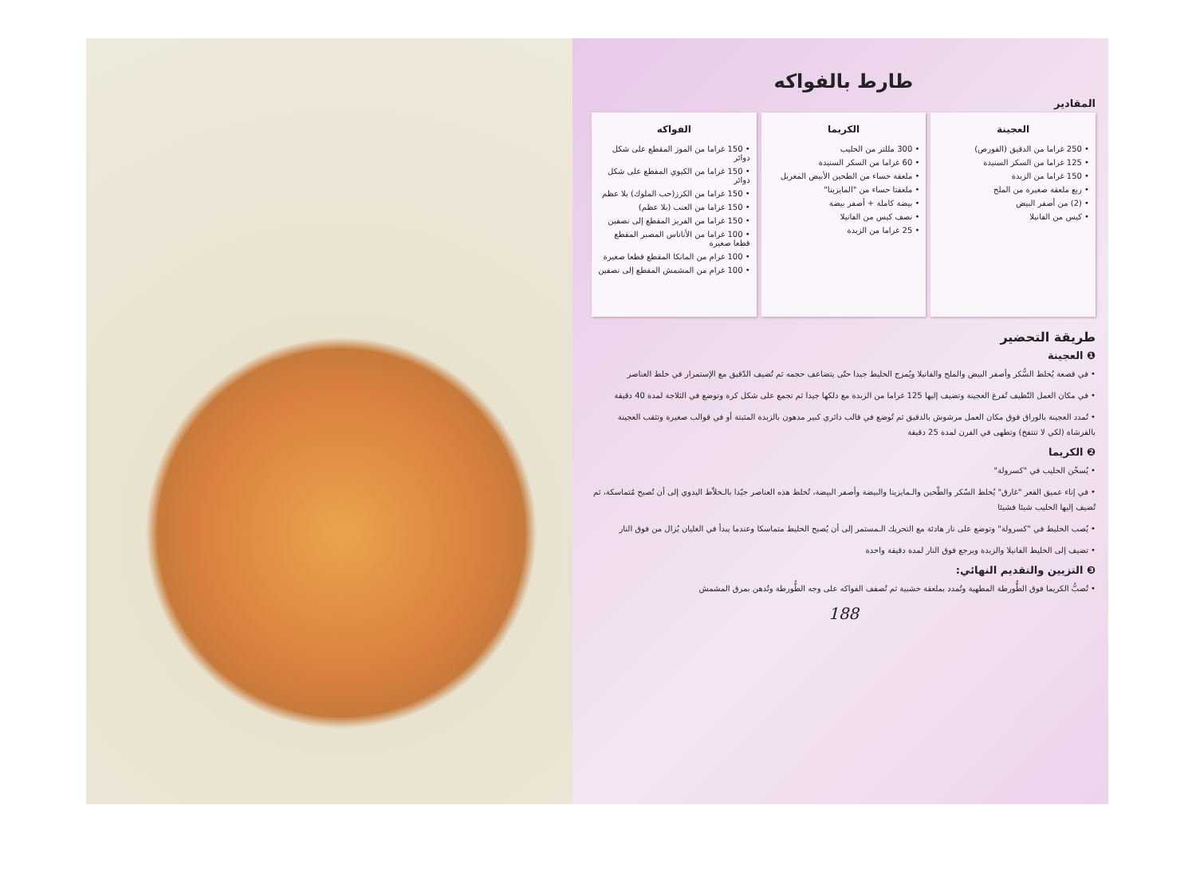طارط بالفواكه
المقادير
العجينة
• 250 غراما من الدقيق (الفورص)
• 125 غراما من السكر السنيدة
• 150 غراما من الزبدة
• ربع ملعقة صغيرة من الملح
• (2) من أصفر البيض
• كيس من الفانيلا
الكريما
• 300 مللتر من الحليب
• 60 غراما من السكر السنيدة
• ملعقة حساء من الطحين الأبيض المغربل
• ملعقتا حساء من "المايزينا"
• بيضة كاملة + أصفر بيضة
• نصف كيس من الفانيلا
• 25 غراما من الزبدة
الفواكه
• 150 غراما من الموز المقطع على شكل دوائر
• 150 غراما من الكيوي المقطع على شكل دوائر
• 150 غراما من الكرز(حب الملوك) بلا عظم
• 150 غراما من العنب (بلا عظم)
• 150 غراما من الفريز المقطع إلى نصفين
• 100 غراما من الأناناس المصبر المقطع قطعا صغيرة
• 100 غرام من المانكا المقطع قطعا صغيرة
• 100 غرام من المشمش المقطع إلى نصفين
طريقة التحضير
❶ العجينة
• في قصعة يُخلط السُّكر وأصفر البيض والملح والفانيلا ويُمزج الخليط جيدا حتّى يتضاعف حجمه ثم تُضيف الدّقيق مع الإستمرار في خلط العناصر
• في مكان العمل النّظيف تُفرغ العجينة وتضيف إليها 125 غراما من الزبدة مع دلكها جيدا ثم تجمع على شكل كرة وتوضع في الثلاجة لمدة 40 دقيقة
• تُمدد العجينة بالوراق فوق مكان العمل مرشوش بالدقيق ثم تُوضع في قالب دائري كبير مدهون بالزبدة المثبتة أو في قوالب صغيرة وتثقب العجينة بالفرشاة (لكي لا تنتفخ) وتطهى في الفرن لمدة 25 دقيقة
❷ الكريما
• يُسخّن الحليب في "كسرولة"
• في إناء عميق القعر "غارق" يُخلط السّكر والطّحين والـمايزينا والبيضة وأصفر البيضة، تُخلط هذه العناصر جيّدا بالـخلاّط اليدوي إلى أن تُصبح مُتماسكة، ثم تُضيف إليها الحليب شيئا فشيئا
• يُصب الخليط في "كسرولة" وتوضع على نار هادئة مع التحريك الـمستمر إلى أن يُصبح الخليط متماسكا وعندما يبدأ في الغليان يُزال من فوق النار
• تضيف إلى الخليط الفانيلا والزبدة ويرجع فوق النار لمدة دقيقة واحدة
❸ التزيين والتقديم النهائي:
• تُصبُّ الكريما فوق الطُّورطة المطهية وتُمدد بملعقة خشبية ثم تُصفف الفواكه على وجه الطُّورطة وتُدهن بمرق المشمش
188